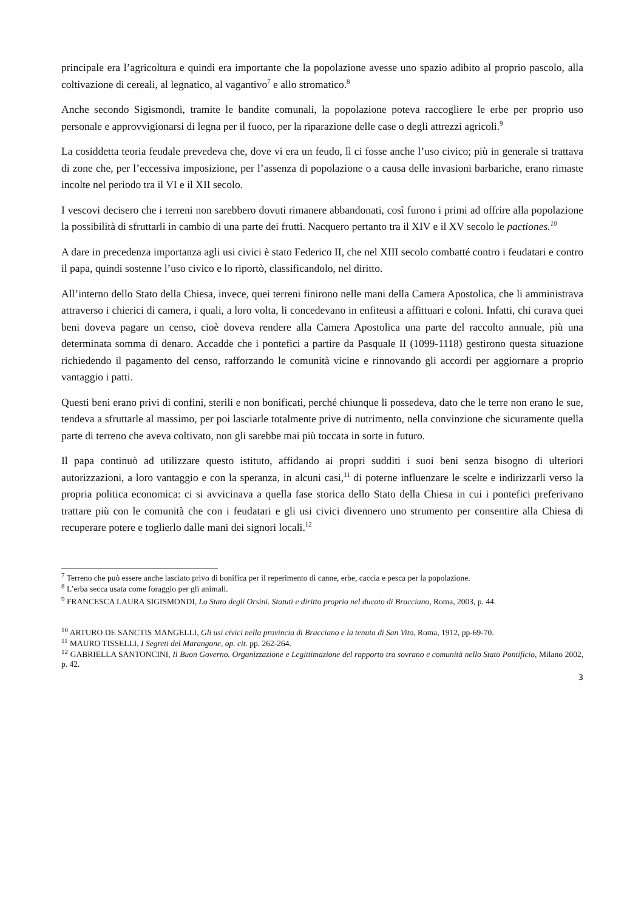principale era l’agricoltura e quindi era importante che la popolazione avesse uno spazio adibito al proprio pascolo, alla coltivazione di cereali, al legnatico, al vagantivo<sup>7</sup> e allo stromatico.<sup>8</sup>
Anche secondo Sigismondi, tramite le bandite comunali, la popolazione poteva raccogliere le erbe per proprio uso personale e approvvigionarsi di legna per il fuoco, per la riparazione delle case o degli attrezzi agricoli.<sup>9</sup>
La cosiddetta teoria feudale prevedeva che, dove vi era un feudo, lì ci fosse anche l’uso civico; più in generale si trattava di zone che, per l’eccessiva imposizione, per l’assenza di popolazione o a causa delle invasioni barbariche, erano rimaste incolte nel periodo tra il VI e il XII secolo.
I vescovi decisero che i terreni non sarebbero dovuti rimanere abbandonati, così furono i primi ad offrire alla popolazione la possibilità di sfruttarli in cambio di una parte dei frutti. Nacquero pertanto tra il XIV e il XV secolo le pactiones.<sup>10</sup>
A dare in precedenza importanza agli usi civici è stato Federico II, che nel XIII secolo combatté contro i feudatari e contro il papa, quindi sostenne l’uso civico e lo riportò, classificandolo, nel diritto.
All’interno dello Stato della Chiesa, invece, quei terreni finirono nelle mani della Camera Apostolica, che li amministrava attraverso i chierici di camera, i quali, a loro volta, li concedevano in enfiteusi a affittuari e coloni. Infatti, chi curava quei beni doveva pagare un censo, cioè doveva rendere alla Camera Apostolica una parte del raccolto annuale, più una determinata somma di denaro. Accadde che i pontefici a partire da Pasquale II (1099-1118) gestirono questa situazione richiedendo il pagamento del censo, rafforzando le comunità vicine e rinnovando gli accordi per aggiornare a proprio vantaggio i patti.
Questi beni erano privi di confini, sterili e non bonificati, perché chiunque li possedeva, dato che le terre non erano le sue, tendeva a sfruttarle al massimo, per poi lasciarle totalmente prive di nutrimento, nella convinzione che sicuramente quella parte di terreno che aveva coltivato, non gli sarebbe mai più toccata in sorte in futuro.
Il papa continuò ad utilizzare questo istituto, affidando ai propri sudditi i suoi beni senza bisogno di ulteriori autorizzazioni, a loro vantaggio e con la speranza, in alcuni casi,<sup>11</sup> di poterne influenzare le scelte e indirizzarli verso la propria politica economica: ci si avvicinava a quella fase storica dello Stato della Chiesa in cui i pontefici preferivano trattare più con le comunità che con i feudatari e gli usi civici divennero uno strumento per consentire alla Chiesa di recuperare potere e toglierlo dalle mani dei signori locali.<sup>12</sup>
<sup>7</sup> Terreno che può essere anche lasciato privo di bonifica per il reperimento di canne, erbe, caccia e pesca per la popolazione.
<sup>8</sup> L’erba secca usata come foraggio per gli animali.
<sup>9</sup> FRANCESCA LAURA SIGISMONDI, Lo Stato degli Orsini. Statuti e diritto proprio nel ducato di Bracciano, Roma, 2003, p. 44.
<sup>10</sup> ARTURO DE SANCTIS MANGELLI, Gli usi civici nella provincia di Bracciano e la tenuta di San Vito, Roma, 1912, pp-69-70.
<sup>11</sup> MAURO TISSELLI, I Segreti del Marangone, op. cit. pp. 262-264.
<sup>12</sup> GABRIELLA SANTONCINI, Il Buon Governo. Organizzazione e Legittimazione del rapporto tra sovrano e comunità nello Stato Pontificio, Milano 2002, p. 42.
3